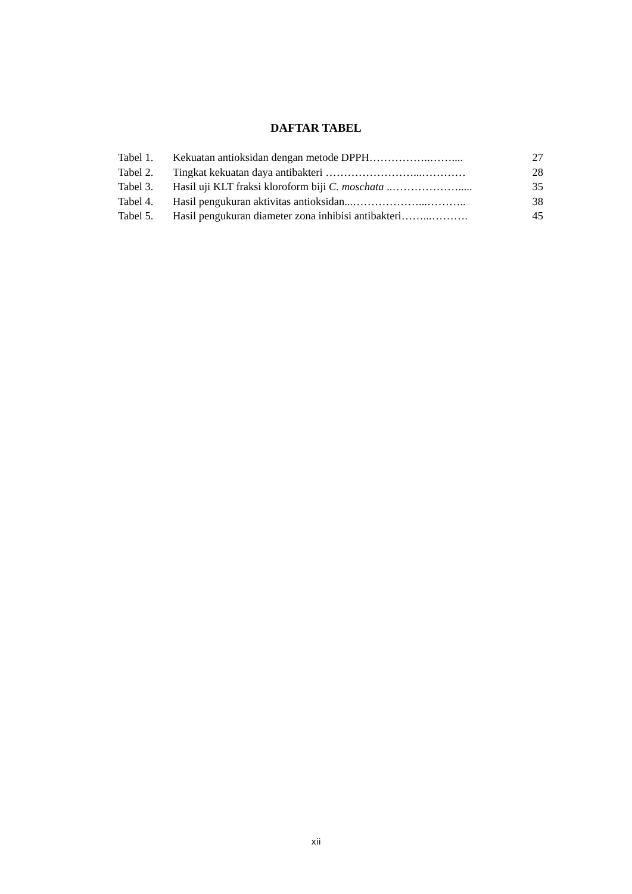DAFTAR TABEL
| Tabel 1. | Kekuatan antioksidan dengan metode DPPH……………..…….... | 27 |
| Tabel 2. | Tingkat kekuatan daya antibakteri ……………………...………… | 28 |
| Tabel 3. | Hasil uji KLT fraksi kloroform biji C. moschata ..………………..... | 35 |
| Tabel 4. | Hasil pengukuran aktivitas antioksidan...………………...……….. | 38 |
| Tabel 5. | Hasil pengukuran diameter zona inhibisi antibakteri……...………. | 45 |
xii